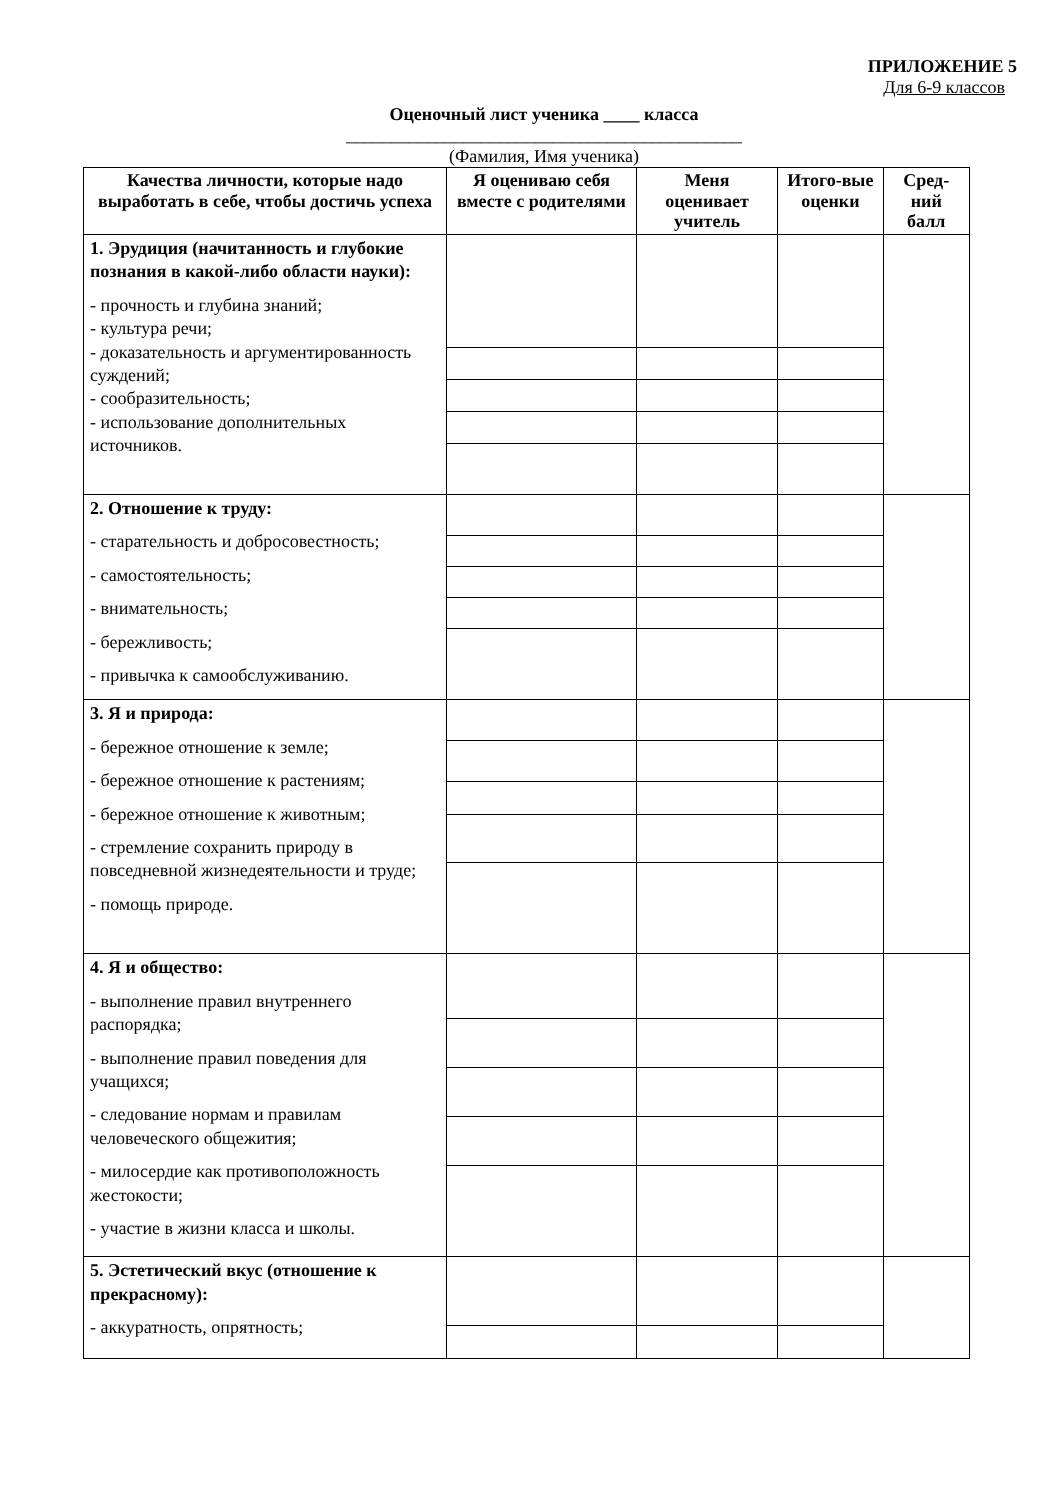ПРИЛОЖЕНИЕ 5
Для 6-9 классов
Оценочный лист ученика ____ класса
____________________________________________
(Фамилия, Имя ученика)
| Качества личности, которые надо выработать в себе, чтобы достичь успеха | Я оцениваю себя вместе с родителями | Меня оценивает учитель | Итого-вые оценки | Сред-ний балл |
| --- | --- | --- | --- | --- |
| 1. Эрудиция (начитанность и глубокие познания в какой-либо области науки): - прочность и глубина знаний; - культура речи; - доказательность и аргументированность суждений; - сообразительность; - использование дополнительных источников. | | | | |
| 2. Отношение к труду: - старательность и добросовестность; - самостоятельность; - внимательность; - бережливость; - привычка к самообслуживанию. | | | | |
| 3. Я и природа: - бережное отношение к земле; - бережное отношение к растениям; - бережное отношение к животным; - стремление сохранить природу в повседневной жизнедеятельности и труде; - помощь природе. | | | | |
| 4. Я и общество: - выполнение правил внутреннего распорядка; - выполнение правил поведения для учащихся; - следование нормам и правилам человеческого общежития; - милосердие как противоположность жестокости; - участие в жизни класса и школы. | | | | |
| 5. Эстетический вкус (отношение к прекрасному): - аккуратность, опрятность; | | | | |